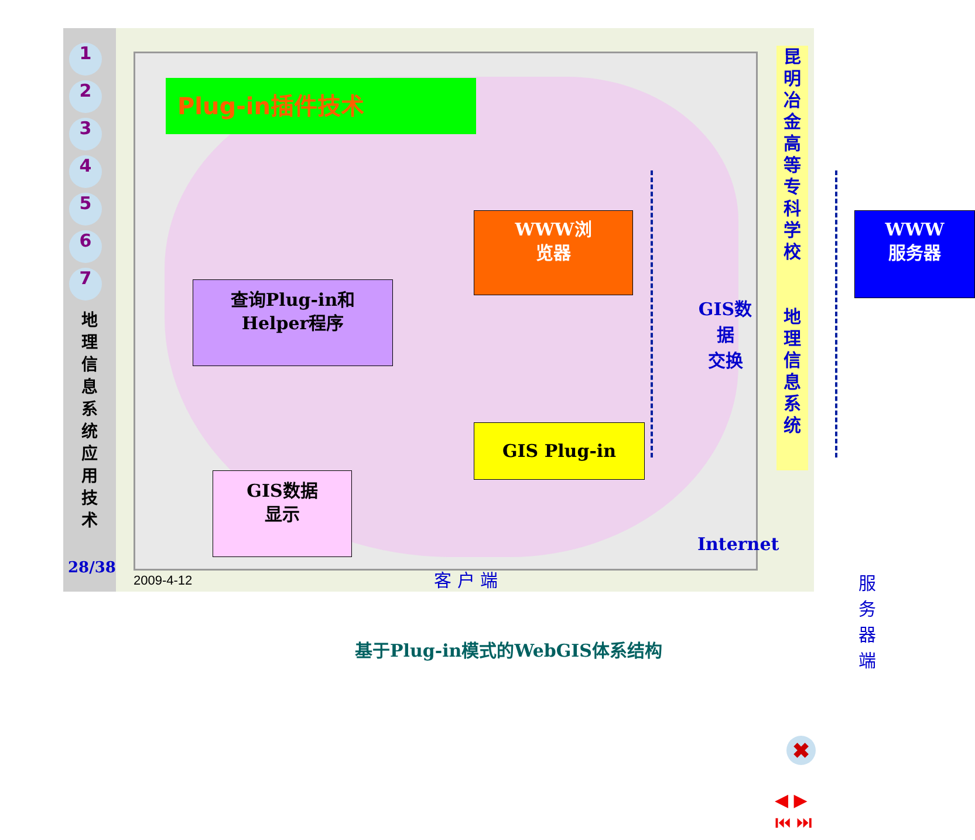1
2
3
4
5
6
7
地 理 信 息 系 统 应 用 技 术
28/38
Plug-in插件技术
WWW浏
览器
WWW
服务器
查询Plug-in和
Helper程序
GIS Plug-in
GIS数据
显示
GIS数据
交换
Internet
客 户 端 服务器端
基于Plug-in模式的WebGIS体系结构
昆明冶金高等专科学校
地理信息系统
✖
◀ ▶
⏮ ⏭
2009-4-12